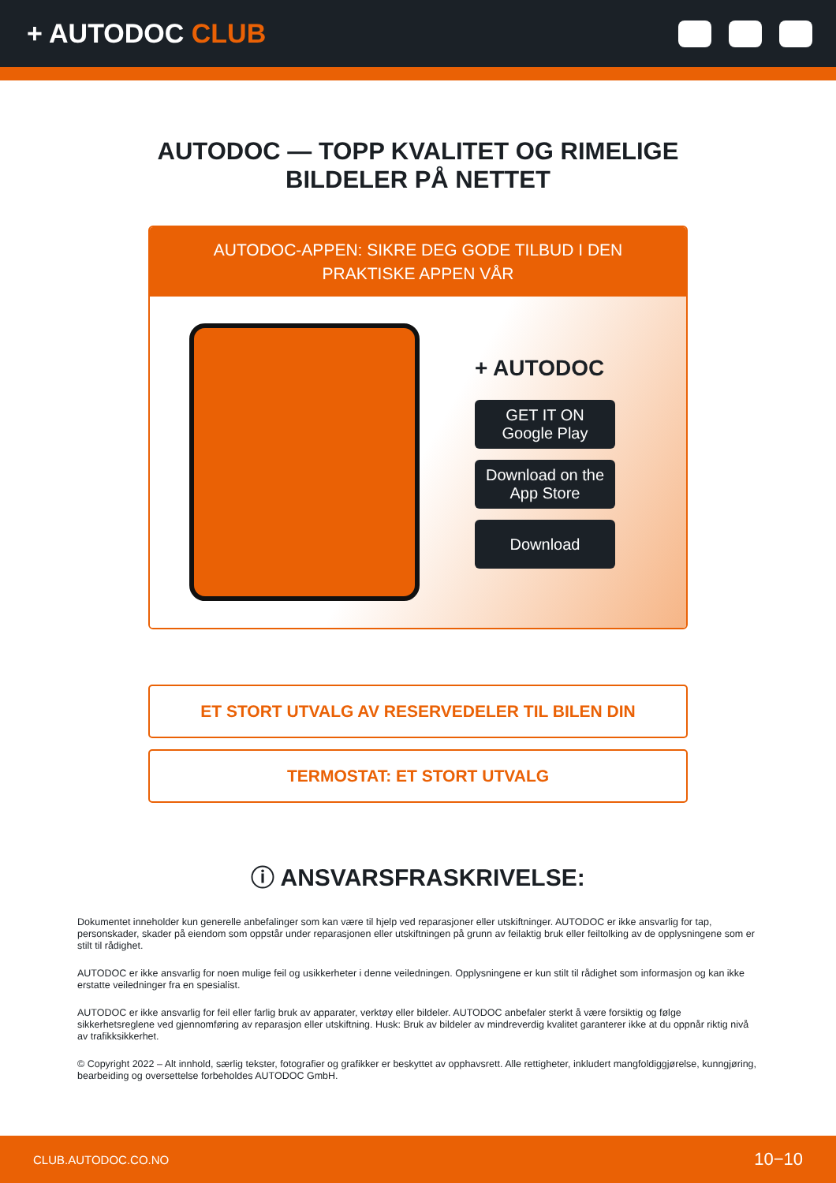+ AUTODOC CLUB
AUTODOC — TOPP KVALITET OG RIMELIGE BILDELER PÅ NETTET
AUTODOC-APPEN: SIKRE DEG GODE TILBUD I DEN PRAKTISKE APPEN VÅR
+ AUTODOC
GET IT ON
Google Play
Download on the
App Store
Download
ET STORT UTVALG AV RESERVEDELER TIL BILEN DIN
TERMOSTAT: ET STORT UTVALG
ⓘ ANSVARSFRASKRIVELSE:
Dokumentet inneholder kun generelle anbefalinger som kan være til hjelp ved reparasjoner eller utskiftninger. AUTODOC er ikke ansvarlig for tap, personskader, skader på eiendom som oppstår under reparasjonen eller utskiftningen på grunn av feilaktig bruk eller feiltolking av de opplysningene som er stilt til rådighet.
AUTODOC er ikke ansvarlig for noen mulige feil og usikkerheter i denne veiledningen. Opplysningene er kun stilt til rådighet som informasjon og kan ikke erstatte veiledninger fra en spesialist.
AUTODOC er ikke ansvarlig for feil eller farlig bruk av apparater, verktøy eller bildeler. AUTODOC anbefaler sterkt å være forsiktig og følge sikkerhetsreglene ved gjennomføring av reparasjon eller utskiftning. Husk: Bruk av bildeler av mindreverdig kvalitet garanterer ikke at du oppnår riktig nivå av trafikksikkerhet.
© Copyright 2022 – Alt innhold, særlig tekster, fotografier og grafikker er beskyttet av opphavsrett. Alle rettigheter, inkludert mangfoldiggjørelse, kunngjøring, bearbeiding og oversettelse forbeholdes AUTODOC GmbH.
CLUB.AUTODOC.CO.NO 10−10